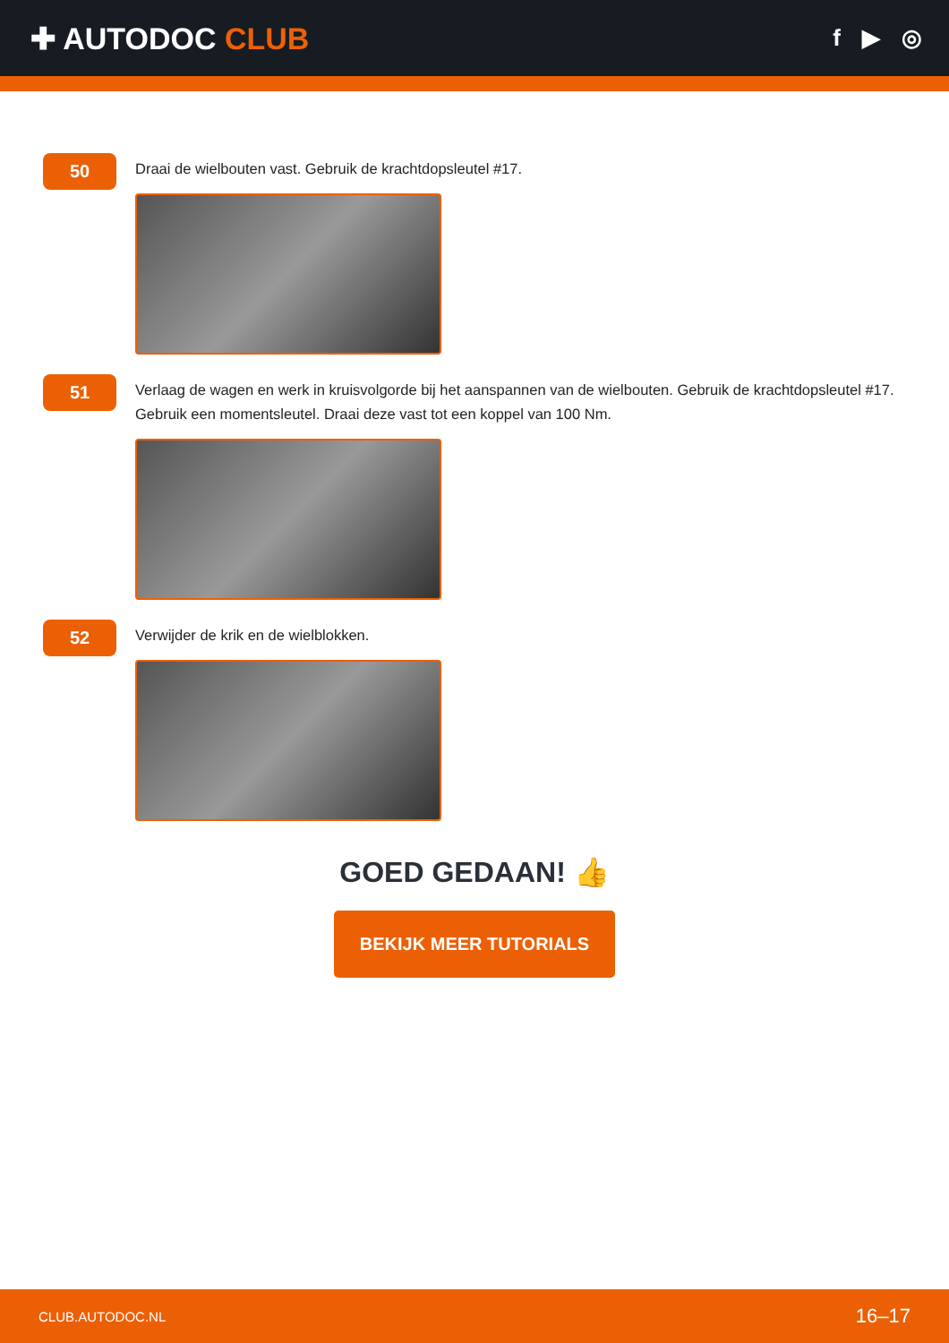✚ AUTODOC CLUB
f ▶ ◎
50
Draai de wielbouten vast. Gebruik de krachtdopsleutel #17.
51
Verlaag de wagen en werk in kruisvolgorde bij het aanspannen van de wielbouten. Gebruik de krachtdopsleutel #17. Gebruik een momentsleutel. Draai deze vast tot een koppel van 100 Nm.
52
Verwijder de krik en de wielblokken.
GOED GEDAAN! 👍
BEKIJK MEER TUTORIALS
CLUB.AUTODOC.NL 16–17